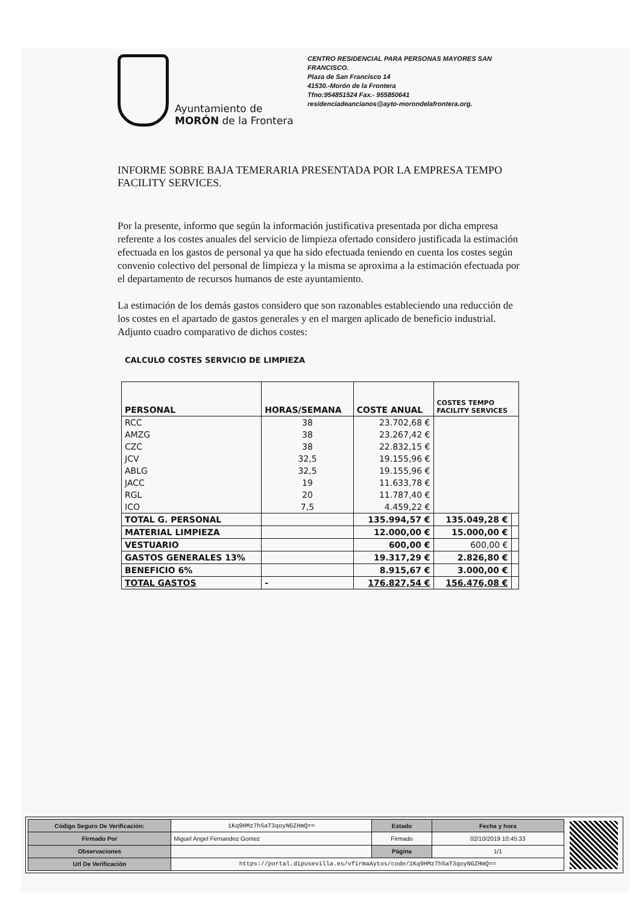Ayuntamiento de
MORÓN de la Frontera
CENTRO RESIDENCIAL PARA PERSONAS MAYORES SAN FRANCISCO.
Plaza de San Francisco 14
41530.-Morón de la Frontera
Tfno:954851524 Fax.- 955850641
residenciadeancianos@ayto-morondelafrontera.org.
INFORME SOBRE BAJA TEMERARIA PRESENTADA POR LA EMPRESA TEMPO FACILITY SERVICES.
Por la presente, informo que según la información justificativa presentada por dicha empresa referente a los costes anuales del servicio de limpieza ofertado considero justificada la estimación efectuada en los gastos de personal ya que ha sido efectuada teniendo en cuenta los costes según convenio colectivo del personal de limpieza y la misma se aproxima a la estimación efectuada por el departamento de recursos humanos de este ayuntamiento.
La estimación de los demás gastos considero que son razonables estableciendo una reducción de los costes en el apartado de gastos generales y en el margen aplicado de beneficio industrial.
Adjunto cuadro comparativo de dichos costes:
CALCULO COSTES SERVICIO DE LIMPIEZA
| PERSONAL | HORAS/SEMANA | COSTE ANUAL | COSTES TEMPO FACILITY SERVICES | |
| --- | --- | --- | --- | --- |
| RCC | 38 | 23.702,68 € | | |
| AMZG | 38 | 23.267,42 € | | |
| CZC | 38 | 22.832,15 € | | |
| JCV | 32,5 | 19.155,96 € | | |
| ABLG | 32,5 | 19.155,96 € | | |
| JACC | 19 | 11.633,78 € | | |
| RGL | 20 | 11.787,40 € | | |
| ICO | 7,5 | 4.459,22 € | | |
| TOTAL G. PERSONAL | | 135.994,57 € | 135.049,28 € | |
| MATERIAL LIMPIEZA | | 12.000,00 € | 15.000,00 € | |
| VESTUARIO | | 600,00 € | 600,00 € | |
| GASTOS GENERALES 13% | | 19.317,29 € | 2.826,80 € | |
| BENEFICIO 6% | | 8.915,67 € | 3.000,00 € | |
| TOTAL GASTOS | - | 176.827,54 € | 156.476,08 € | |
| Código Seguro De Verificación: | 1Kq9HMz7hSaT3qoyNGZHmQ== | Estado | Fecha y hora |
| Firmado Por | Miguel Angel Fernandez Gomez | Firmado | 02/10/2019 10:45:33 |
| Observaciones | | Página | 1/1 |
| Url De Verificación | https://portal.dipusevilla.es/vfirmaAytos/code/1Kq9HMz7hSaT3qoyNGZHmQ== | | |